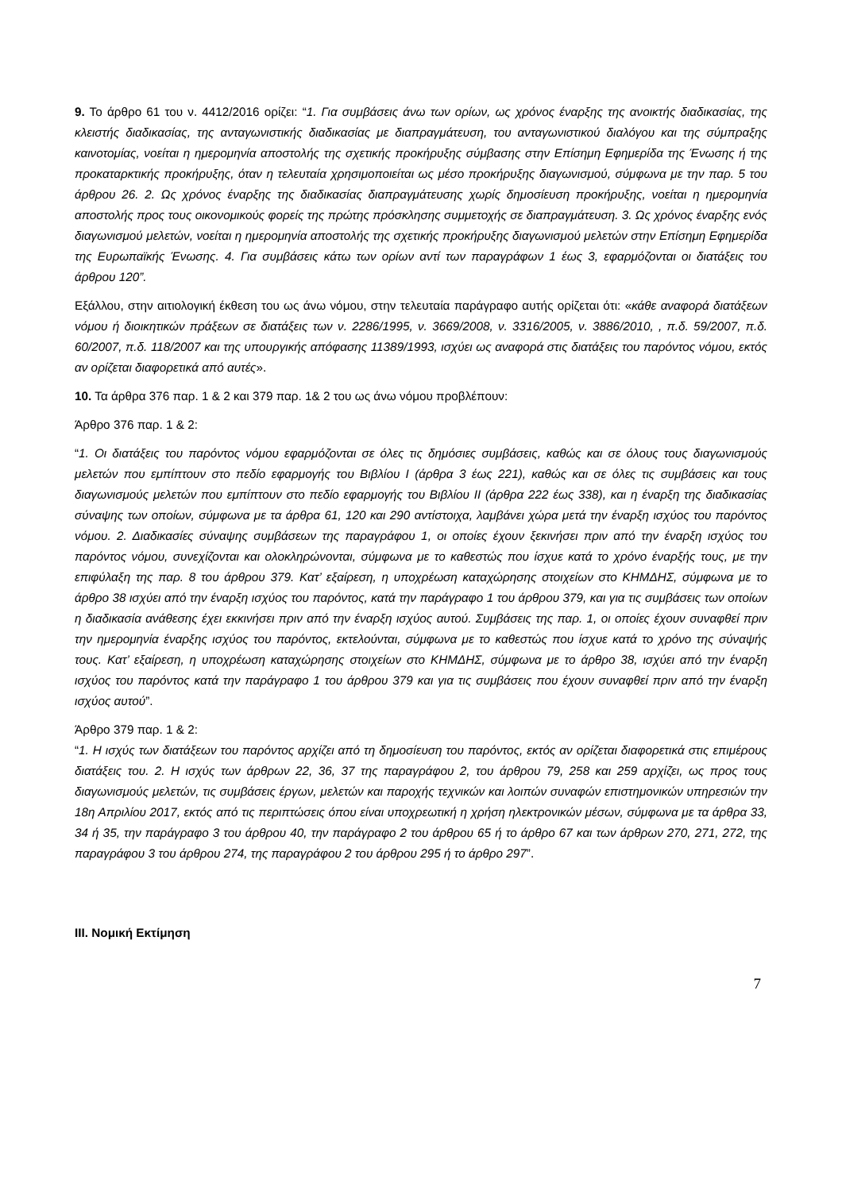9. Το άρθρο 61 του ν. 4412/2016 ορίζει: “1. Για συμβάσεις άνω των ορίων, ως χρόνος έναρξης της ανοικτής διαδικασίας, της κλειστής διαδικασίας, της ανταγωνιστικής διαδικασίας με διαπραγμάτευση, του ανταγωνιστικού διαλόγου και της σύμπραξης καινοτομίας, νοείται η ημερομηνία αποστολής της σχετικής προκήρυξης σύμβασης στην Επίσημη Εφημερίδα της Ένωσης ή της προκαταρκτικής προκήρυξης, όταν η τελευταία χρησιμοποιείται ως μέσο προκήρυξης διαγωνισμού, σύμφωνα με την παρ. 5 του άρθρου 26. 2. Ως χρόνος έναρξης της διαδικασίας διαπραγμάτευσης χωρίς δημοσίευση προκήρυξης, νοείται η ημερομηνία αποστολής προς τους οικονομικούς φορείς της πρώτης πρόσκλησης συμμετοχής σε διαπραγμάτευση. 3. Ως χρόνος έναρξης ενός διαγωνισμού μελετών, νοείται η ημερομηνία αποστολής της σχετικής προκήρυξης διαγωνισμού μελετών στην Επίσημη Εφημερίδα της Ευρωπαϊκής Ένωσης. 4. Για συμβάσεις κάτω των ορίων αντί των παραγράφων 1 έως 3, εφαρμόζονται οι διατάξεις του άρθρου 120”.
Εξάλλου, στην αιτιολογική έκθεση του ως άνω νόμου, στην τελευταία παράγραφο αυτής ορίζεται ότι: «κάθε αναφορά διατάξεων νόμου ή διοικητικών πράξεων σε διατάξεις των ν. 2286/1995, ν. 3669/2008, ν. 3316/2005, ν. 3886/2010, , π.δ. 59/2007, π.δ. 60/2007, π.δ. 118/2007 και της υπουργικής απόφασης 11389/1993, ισχύει ως αναφορά στις διατάξεις του παρόντος νόμου, εκτός αν ορίζεται διαφορετικά από αυτές».
10. Τα άρθρα 376 παρ. 1 & 2 και 379 παρ. 1& 2 του ως άνω νόμου προβλέπουν:
Άρθρο 376 παρ. 1 & 2:
“1. Οι διατάξεις του παρόντος νόμου εφαρμόζονται σε όλες τις δημόσιες συμβάσεις, καθώς και σε όλους τους διαγωνισμούς μελετών που εμπίπτουν στο πεδίο εφαρμογής του Βιβλίου Ι (άρθρα 3 έως 221), καθώς και σε όλες τις συμβάσεις και τους διαγωνισμούς μελετών που εμπίπτουν στο πεδίο εφαρμογής του Βιβλίου ΙΙ (άρθρα 222 έως 338), και η έναρξη της διαδικασίας σύναψης των οποίων, σύμφωνα με τα άρθρα 61, 120 και 290 αντίστοιχα, λαμβάνει χώρα μετά την έναρξη ισχύος του παρόντος νόμου. 2. Διαδικασίες σύναψης συμβάσεων της παραγράφου 1, οι οποίες έχουν ξεκινήσει πριν από την έναρξη ισχύος του παρόντος νόμου, συνεχίζονται και ολοκληρώνονται, σύμφωνα με το καθεστώς που ίσχυε κατά το χρόνο έναρξής τους, με την επιφύλαξη της παρ. 8 του άρθρου 379. Κατ’ εξαίρεση, η υποχρέωση καταχώρησης στοιχείων στο ΚΗΜΔΗΣ, σύμφωνα με το άρθρο 38 ισχύει από την έναρξη ισχύος του παρόντος, κατά την παράγραφο 1 του άρθρου 379, και για τις συμβάσεις των οποίων η διαδικασία ανάθεσης έχει εκκινήσει πριν από την έναρξη ισχύος αυτού. Συμβάσεις της παρ. 1, οι οποίες έχουν συναφθεί πριν την ημερομηνία έναρξης ισχύος του παρόντος, εκτελούνται, σύμφωνα με το καθεστώς που ίσχυε κατά το χρόνο της σύναψής τους. Κατ’ εξαίρεση, η υποχρέωση καταχώρησης στοιχείων στο ΚΗΜΔΗΣ, σύμφωνα με το άρθρο 38, ισχύει από την έναρξη ισχύος του παρόντος κατά την παράγραφο 1 του άρθρου 379 και για τις συμβάσεις που έχουν συναφθεί πριν από την έναρξη ισχύος αυτού”.
Άρθρο 379 παρ. 1 & 2:
“1. Η ισχύς των διατάξεων του παρόντος αρχίζει από τη δημοσίευση του παρόντος, εκτός αν ορίζεται διαφορετικά στις επιμέρους διατάξεις του. 2. Η ισχύς των άρθρων 22, 36, 37 της παραγράφου 2, του άρθρου 79, 258 και 259 αρχίζει, ως προς τους διαγωνισμούς μελετών, τις συμβάσεις έργων, μελετών και παροχής τεχνικών και λοιπών συναφών επιστημονικών υπηρεσιών την 18η Απριλίου 2017, εκτός από τις περιπτώσεις όπου είναι υποχρεωτική η χρήση ηλεκτρονικών μέσων, σύμφωνα με τα άρθρα 33, 34 ή 35, την παράγραφο 3 του άρθρου 40, την παράγραφο 2 του άρθρου 65 ή το άρθρο 67 και των άρθρων 270, 271, 272, της παραγράφου 3 του άρθρου 274, της παραγράφου 2 του άρθρου 295 ή το άρθρο 297”.
ΙΙΙ. Νομική Εκτίμηση
7